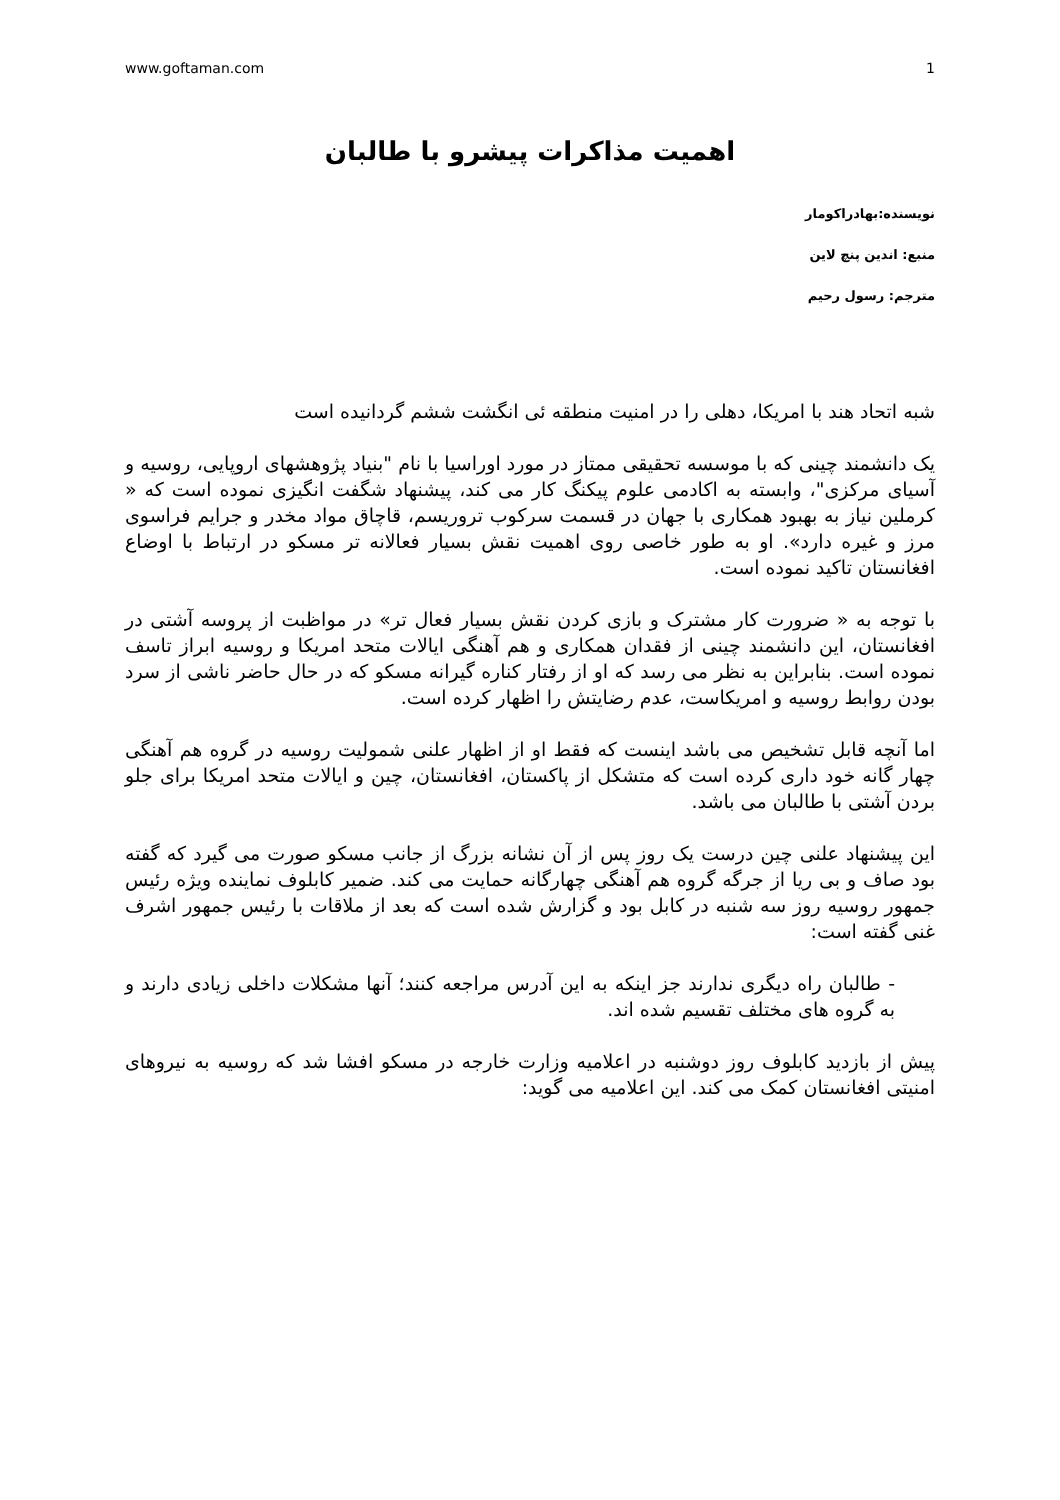www.goftaman.com 1
اهمیت مذاکرات پیشرو با طالبان
نویسنده:بهادراکومار
منبع: اندین پنچ لاین
مترجم: رسول رحیم
شبه اتحاد هند با امریکا، دهلی را در امنیت منطقه ئی انگشت ششم گردانیده است
یک دانشمند چینی که با موسسه تحقیقی ممتاز در مورد اوراسیا با نام "بنیاد پژوهشهای اروپایی، روسیه و آسیای مرکزی"، وابسته به اکادمی علوم پیکنگ کار می کند، پیشنهاد شگفت انگیزی نموده است که « کرملین نیاز به بهبود همکاری با جهان در قسمت سرکوب تروریسم، قاچاق مواد مخدر و جرایم فراسوی مرز و غیره دارد». او به طور خاصی روی اهمیت نقش بسیار فعالانه تر مسکو در ارتباط با اوضاع افغانستان تاکید نموده است.
با توجه به « ضرورت کار مشترک و بازی کردن نقش بسیار فعال تر» در مواظبت از پروسه آشتی در افغانستان، این دانشمند چینی از فقدان همکاری و هم آهنگی ایالات متحد امریکا و روسیه ابراز تاسف نموده است. بنابراین به نظر می رسد که او از رفتار کناره گیرانه مسکو که در حال حاضر ناشی از سرد بودن روابط روسیه و امریکاست، عدم رضایتش را اظهار کرده است.
اما آنچه قابل تشخیص می باشد اینست که فقط او از اظهار علنی شمولیت روسیه در گروه هم آهنگی چهار گانه خود داری کرده است که متشکل از پاکستان، افغانستان، چین و ایالات متحد امریکا برای جلو بردن آشتی با طالبان می باشد.
این پیشنهاد علنی چین درست یک روز پس از آن نشانه بزرگ از جانب مسکو صورت می گیرد که گفته بود صاف و بی ریا از جرگه گروه هم آهنگی چهارگانه حمایت می کند. ضمیر کابلوف نماینده ویژه رئیس جمهور روسیه روز سه شنبه در کابل بود و گزارش شده است که بعد از ملاقات با رئیس جمهور اشرف غنی گفته است:
- طالبان راه دیگری ندارند جز اینکه به این آدرس مراجعه کنند؛ آنها مشکلات داخلی زیادی دارند و به گروه های مختلف تقسیم شده اند.
پیش از بازدید کابلوف روز دوشنبه در اعلامیه وزارت خارجه در مسکو افشا شد که روسیه به نیروهای امنیتی افغانستان کمک می کند. این اعلامیه می گوید: